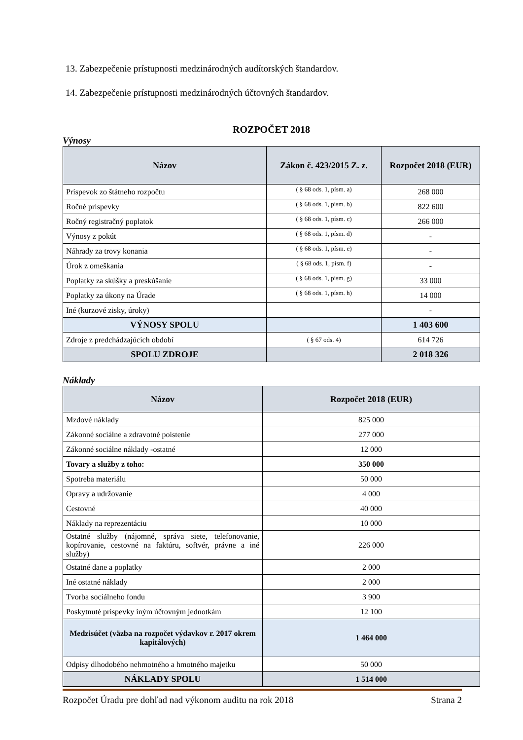13. Zabezpečenie prístupnosti medzinárodných audítorských štandardov.
14. Zabezpečenie prístupnosti medzinárodných účtovných štandardov.
ROZPOČET 2018
Výnosy
| Názov | Zákon č. 423/2015 Z. z. | Rozpočet 2018 (EUR) |
| --- | --- | --- |
| Príspevok zo štátneho rozpočtu | ( § 68 ods. 1, písm. a) | 268 000 |
| Ročné príspevky | ( § 68 ods. 1, písm. b) | 822 600 |
| Ročný registračný poplatok | ( § 68 ods. 1, písm. c) | 266 000 |
| Výnosy z pokút | ( § 68 ods. 1, písm. d) | - |
| Náhrady za trovy konania | ( § 68 ods. 1, písm. e) | - |
| Úrok z omeškania | ( § 68 ods. 1, písm. f) | - |
| Poplatky za skúšky a preskúšanie | ( § 68 ods. 1, písm. g) | 33 000 |
| Poplatky za úkony na Úrade | ( § 68 ods. 1, písm. h) | 14 000 |
| Iné (kurzové zisky, úroky) | | - |
| VÝNOSY SPOLU | | 1 403 600 |
| Zdroje z predchádzajúcich období | ( § 67 ods. 4) | 614 726 |
| SPOLU ZDROJE | | 2 018 326 |
Náklady
| Názov | Rozpočet 2018 (EUR) |
| --- | --- |
| Mzdové náklady | 825 000 |
| Zákonné sociálne a zdravotné poistenie | 277 000 |
| Zákonné sociálne náklady -ostatné | 12 000 |
| Tovary a služby z toho: | 350 000 |
| Spotreba materiálu | 50 000 |
| Opravy a udržovanie | 4 000 |
| Cestovné | 40 000 |
| Náklady na reprezentáciu | 10 000 |
| Ostatné služby (nájomné, správa siete, telefonovanie, kopírovanie, cestovné na faktúru, softvér, právne a iné služby) | 226 000 |
| Ostatné dane a poplatky | 2 000 |
| Iné ostatné náklady | 2 000 |
| Tvorba sociálneho fondu | 3 900 |
| Poskytnuté príspevky iným účtovným jednotkám | 12 100 |
| Medzisúčet (väzba na rozpočet výdavkov r. 2017 okrem kapitálových) | 1 464 000 |
| Odpisy dlhodobého nehmotného a hmotného majetku | 50 000 |
| NÁKLADY SPOLU | 1 514 000 |
Rozpočet Úradu pre dohľad nad výkonom auditu na rok 2018 Strana 2